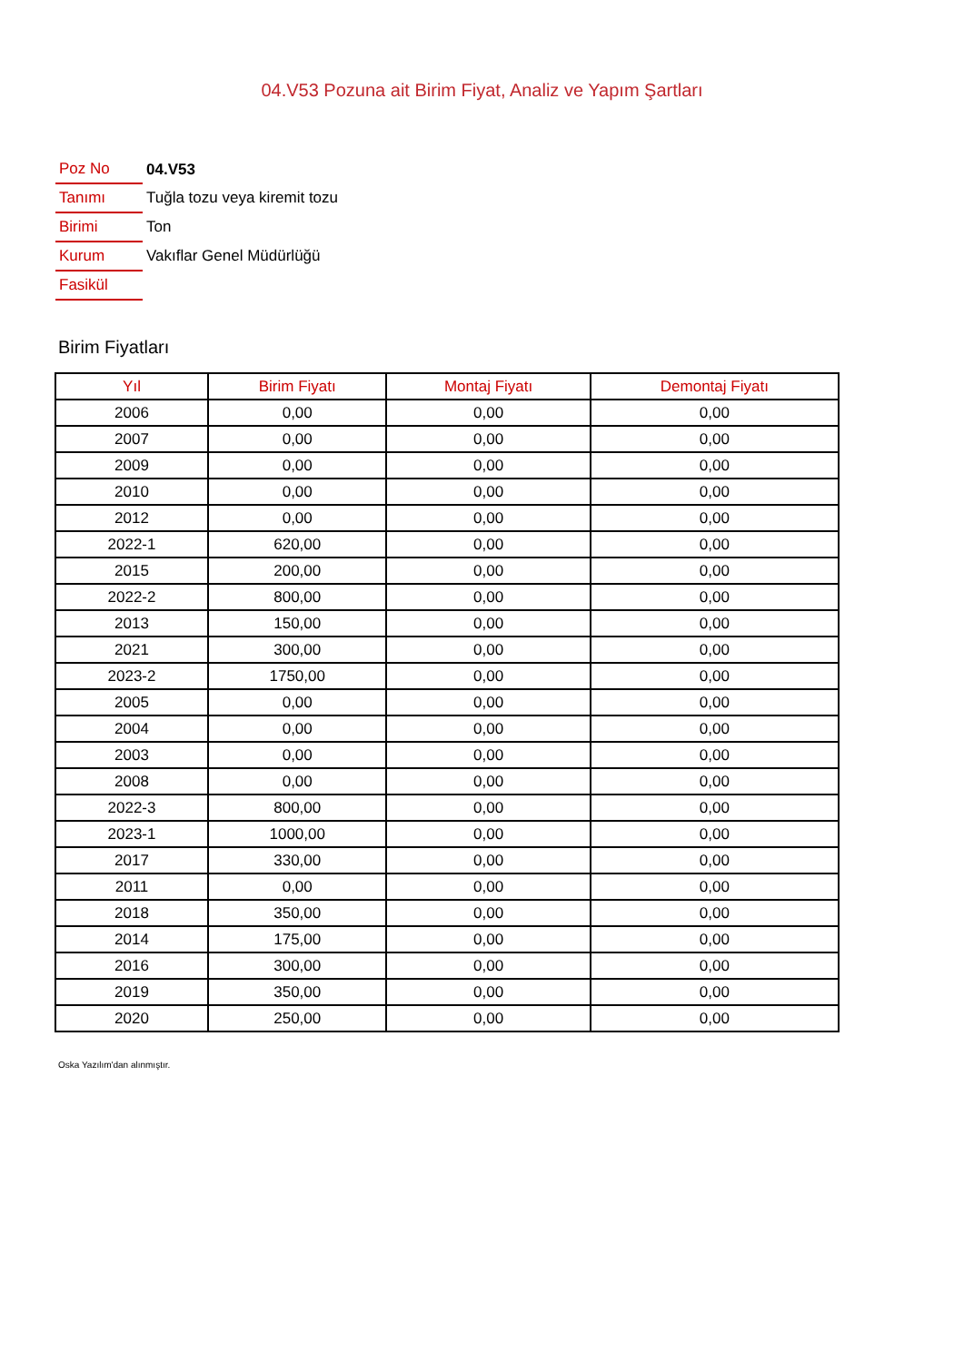04.V53 Pozuna ait Birim Fiyat, Analiz ve Yapım Şartları
| Poz No | 04.V53 |
| Tanımı | Tuğla tozu veya kiremit tozu |
| Birimi | Ton |
| Kurum | Vakıflar Genel Müdürlüğü |
| Fasikül | |
Birim Fiyatları
| Yıl | Birim Fiyatı | Montaj Fiyatı | Demontaj Fiyatı |
| --- | --- | --- | --- |
| 2006 | 0,00 | 0,00 | 0,00 |
| 2007 | 0,00 | 0,00 | 0,00 |
| 2009 | 0,00 | 0,00 | 0,00 |
| 2010 | 0,00 | 0,00 | 0,00 |
| 2012 | 0,00 | 0,00 | 0,00 |
| 2022-1 | 620,00 | 0,00 | 0,00 |
| 2015 | 200,00 | 0,00 | 0,00 |
| 2022-2 | 800,00 | 0,00 | 0,00 |
| 2013 | 150,00 | 0,00 | 0,00 |
| 2021 | 300,00 | 0,00 | 0,00 |
| 2023-2 | 1750,00 | 0,00 | 0,00 |
| 2005 | 0,00 | 0,00 | 0,00 |
| 2004 | 0,00 | 0,00 | 0,00 |
| 2003 | 0,00 | 0,00 | 0,00 |
| 2008 | 0,00 | 0,00 | 0,00 |
| 2022-3 | 800,00 | 0,00 | 0,00 |
| 2023-1 | 1000,00 | 0,00 | 0,00 |
| 2017 | 330,00 | 0,00 | 0,00 |
| 2011 | 0,00 | 0,00 | 0,00 |
| 2018 | 350,00 | 0,00 | 0,00 |
| 2014 | 175,00 | 0,00 | 0,00 |
| 2016 | 300,00 | 0,00 | 0,00 |
| 2019 | 350,00 | 0,00 | 0,00 |
| 2020 | 250,00 | 0,00 | 0,00 |
Oska Yazılım'dan alınmıştır.